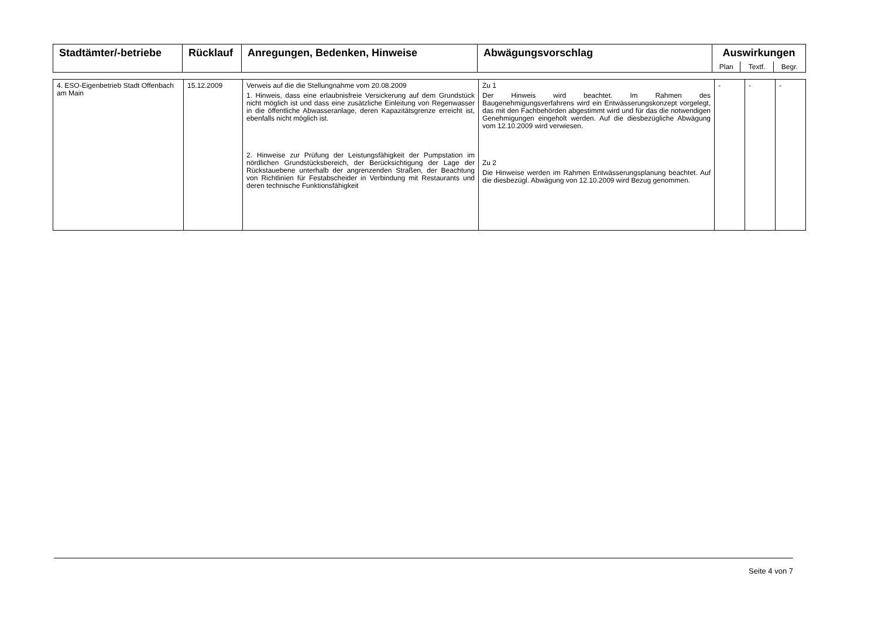| Stadtämter/-betriebe | Rücklauf | Anregungen, Bedenken, Hinweise | Abwägungsvorschlag | Auswirkungen | | |
| --- | --- | --- | --- | --- | --- | --- |
| | | | | Plan | Textf. | Begr. |
| 4. ESO-Eigenbetrieb Stadt Offenbach am Main | 15.12.2009 | Verweis auf die die Stellungnahme vom 20.08.2009 1. Hinweis, dass eine erlaubnisfreie Versickerung auf dem Grundstück nicht möglich ist und dass eine zusätzliche Einleitung von Regenwasser in die öffentliche Abwasseranlage, deren Kapazitätsgrenze erreicht ist, ebenfalls nicht möglich ist. 2. Hinweise zur Prüfung der Leistungsfähigkeit der Pumpstation im nördlichen Grundstücksbereich, der Berücksichtigung der Lage der Rückstauebene unterhalb der angrenzenden Straßen, der Beachtung von Richtlinien für Festabscheider in Verbindung mit Restaurants und deren technische Funktionsfähigkeit | Zu 1 Der Hinweis wird beachtet. Im Rahmen des Baugenehmigungsverfahrens wird ein Entwässerungskonzept vorgelegt, das mit den Fachbehörden abgestimmt wird und für das die notwendigen Genehmigungen eingeholt werden. Auf die diesbezügliche Abwägung vom 12.10.2009 wird verwiesen. Zu 2 Die Hinweise werden im Rahmen Entwässerungsplanung beachtet. Auf die diesbezügl. Abwägung von 12.10.2009 wird Bezug genommen. | - | - | - |
Seite 4 von 7